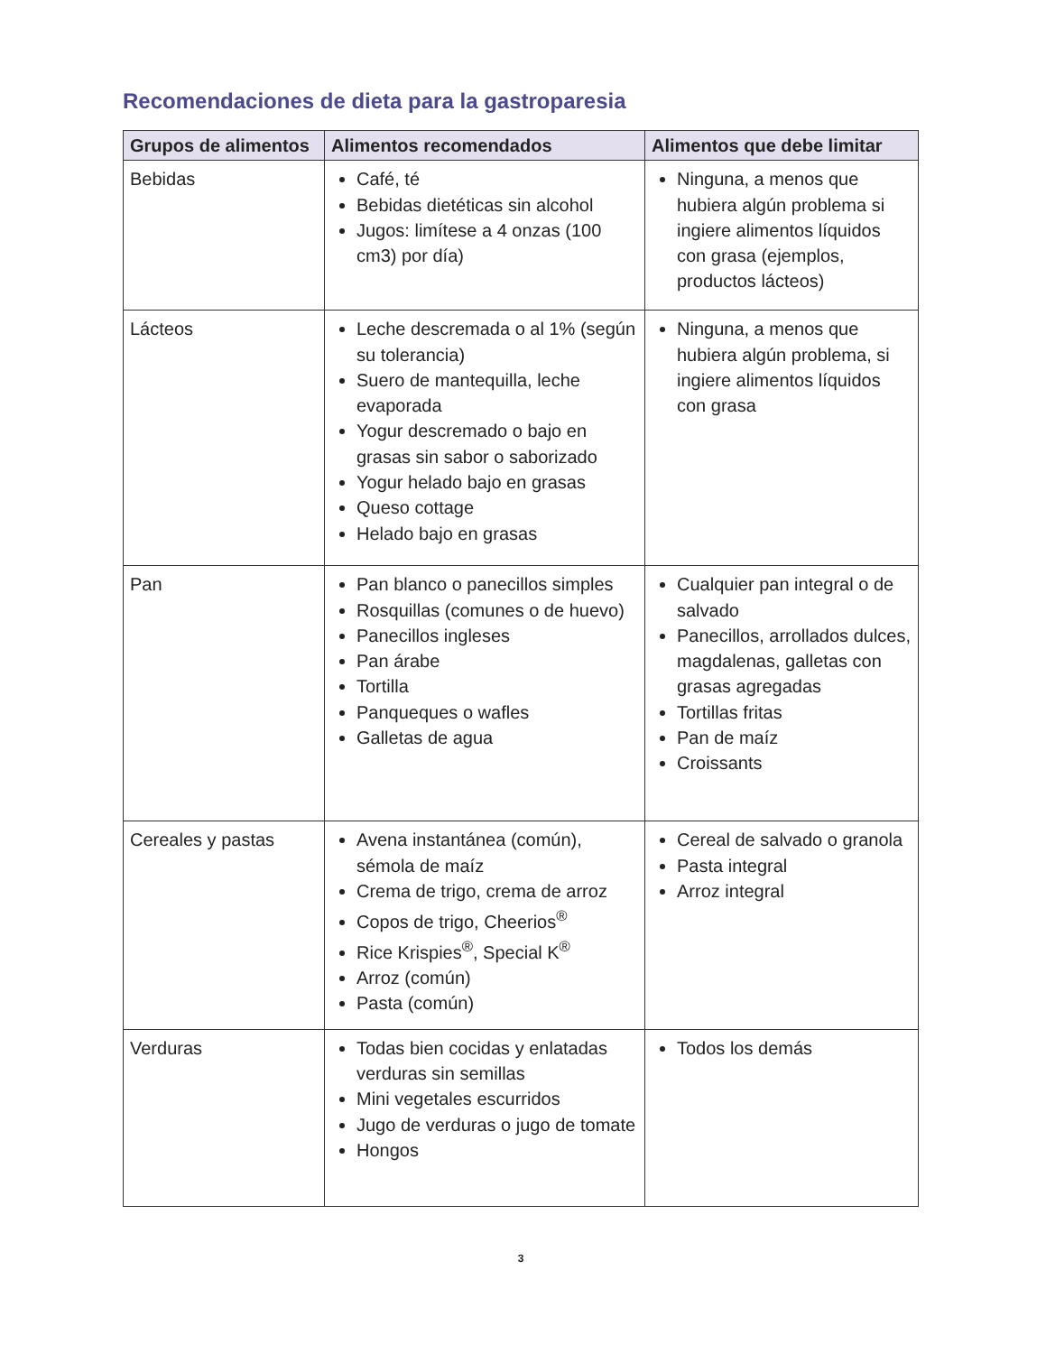Recomendaciones de dieta para la gastroparesia
| Grupos de alimentos | Alimentos recomendados | Alimentos que debe limitar |
| --- | --- | --- |
| Bebidas | Café, té Bebidas dietéticas sin alcohol Jugos: limítese a 4 onzas (100 cm3) por día) | Ninguna, a menos que hubiera algún problema si ingiere alimentos líquidos con grasa (ejemplos, productos lácteos) |
| Lácteos | Leche descremada o al 1% (según su tolerancia) Suero de mantequilla, leche evaporada Yogur descremado o bajo en grasas sin sabor o saborizado Yogur helado bajo en grasas Queso cottage Helado bajo en grasas | Ninguna, a menos que hubiera algún problema, si ingiere alimentos líquidos con grasa |
| Pan | Pan blanco o panecillos simples Rosquillas (comunes o de huevo) Panecillos ingleses Pan árabe Tortilla Panqueques o wafles Galletas de agua | Cualquier pan integral o de salvado Panecillos, arrollados dulces, magdalenas, galletas con grasas agregadas Tortillas fritas Pan de maíz Croissants |
| Cereales y pastas | Avena instantánea (común), sémola de maíz Crema de trigo, crema de arroz Copos de trigo, Cheerios<sup>®</sup> Rice Krispies<sup>®</sup>, Special K<sup>®</sup> Arroz (común) Pasta (común) | Cereal de salvado o granola Pasta integral Arroz integral |
| Verduras | Todas bien cocidas y enlatadas verduras sin semillas Mini vegetales escurridos Jugo de verduras o jugo de tomate Hongos | Todos los demás |
3